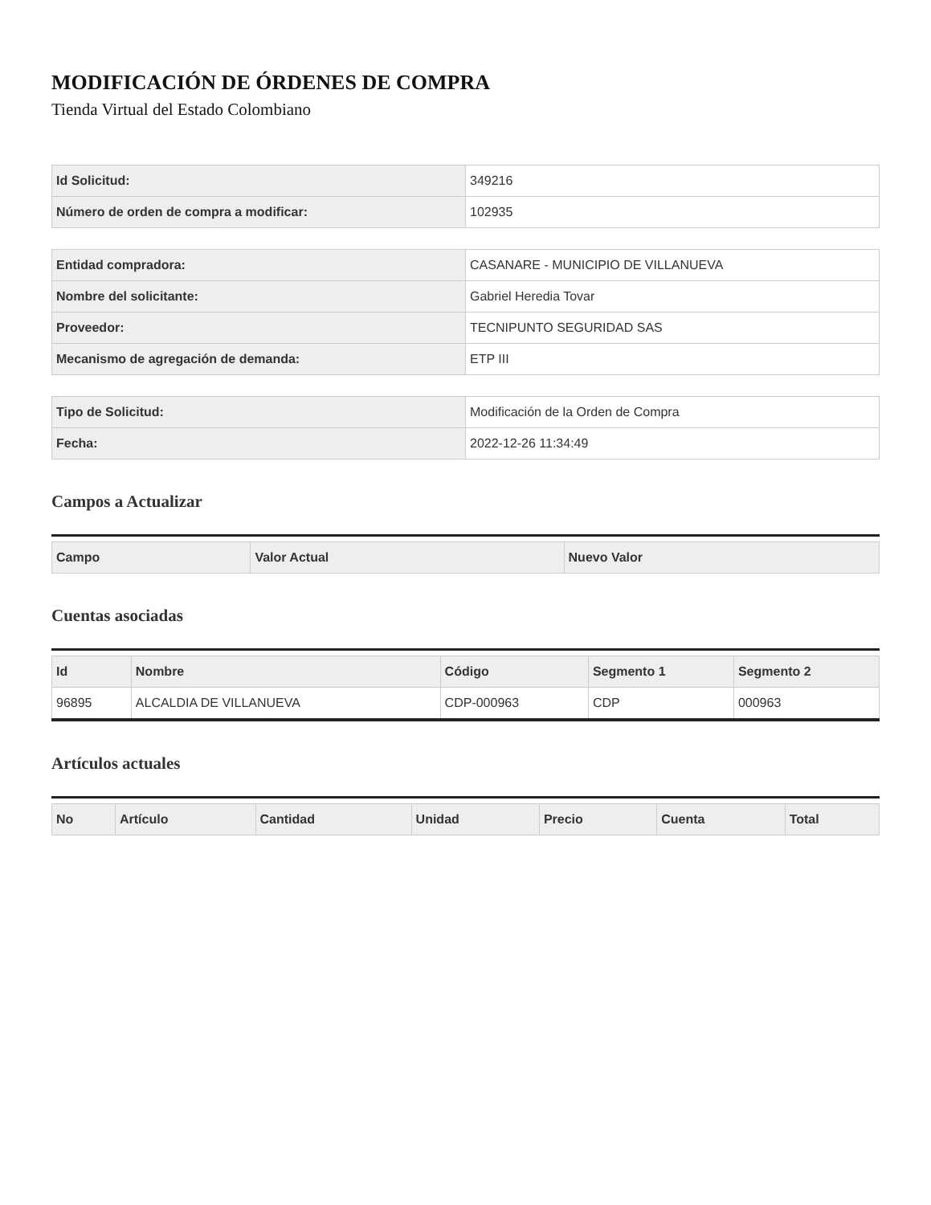MODIFICACIÓN DE ÓRDENES DE COMPRA
Tienda Virtual del Estado Colombiano
| Id Solicitud: | 349216 |
| Número de orden de compra a modificar: | 102935 |
| Entidad compradora: | CASANARE - MUNICIPIO DE VILLANUEVA |
| Nombre del solicitante: | Gabriel Heredia Tovar |
| Proveedor: | TECNIPUNTO SEGURIDAD SAS |
| Mecanismo de agregación de demanda: | ETP III |
| Tipo de Solicitud: | Modificación de la Orden de Compra |
| Fecha: | 2022-12-26 11:34:49 |
Campos a Actualizar
| Campo | Valor Actual | Nuevo Valor |
| --- | --- | --- |
Cuentas asociadas
| Id | Nombre | Código | Segmento 1 | Segmento 2 |
| --- | --- | --- | --- | --- |
| 96895 | ALCALDIA DE VILLANUEVA | CDP-000963 | CDP | 000963 |
Artículos actuales
| No | Artículo | Cantidad | Unidad | Precio | Cuenta | Total |
| --- | --- | --- | --- | --- | --- | --- |